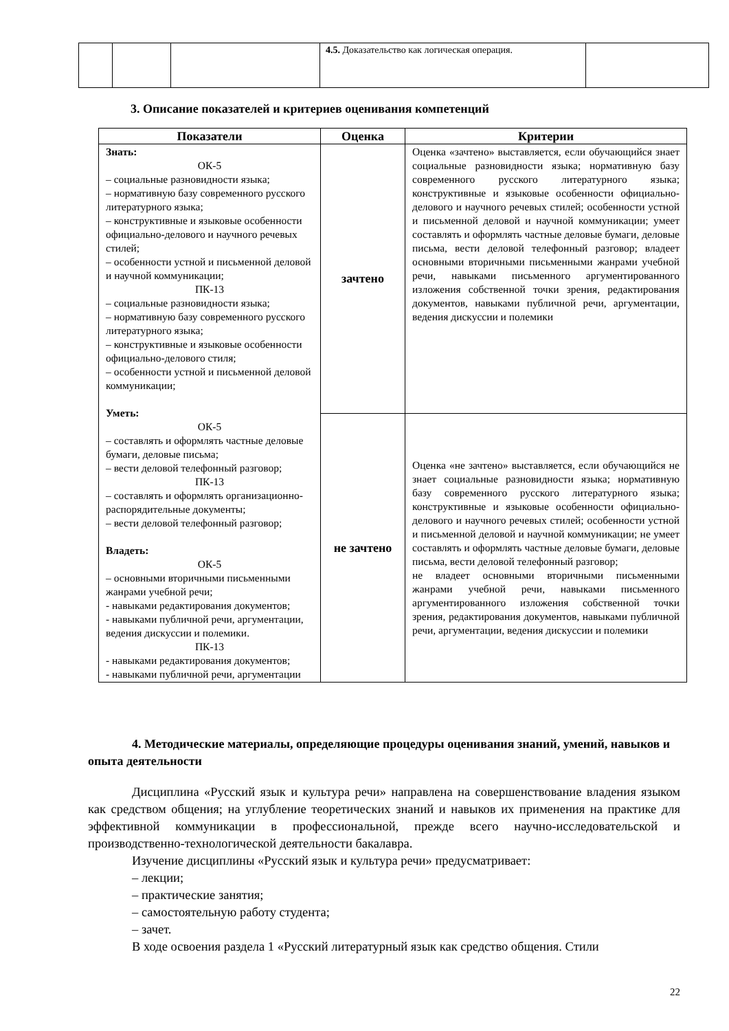| | | | 4.5. Доказательство как логическая операция. | |
3. Описание показателей и критериев оценивания компетенций
| Показатели | Оценка | Критерии |
| --- | --- | --- |
| Знать: ОК-5 – социальные разновидности языка; – нормативную базу современного русского литературного языка; – конструктивные и языковые особенности официально-делового и научного речевых стилей; – особенности устной и письменной деловой и научной коммуникации; ПК-13 – социальные разновидности языка; – нормативную базу современного русского литературного языка; – конструктивные и языковые особенности официально-делового стиля; – особенности устной и письменной деловой коммуникации; Уметь: ОК-5 – составлять и оформлять частные деловые бумаги, деловые письма; – вести деловой телефонный разговор; ПК-13 – составлять и оформлять организационно-распорядительные документы; – вести деловой телефонный разговор; Владеть: ОК-5 – основными вторичными письменными жанрами учебной речи; - навыками редактирования документов; - навыками публичной речи, аргументации, ведения дискуссии и полемики. ПК-13 - навыками редактирования документов; - навыками публичной речи, аргументации | зачтено | Оценка «зачтено» выставляется, если обучающийся знает социальные разновидности языка; нормативную базу современного русского литературного языка; конструктивные и языковые особенности официально-делового и научного речевых стилей; особенности устной и письменной деловой и научной коммуникации; умеет составлять и оформлять частные деловые бумаги, деловые письма, вести деловой телефонный разговор; владеет основными вторичными письменными жанрами учебной речи, навыками письменного аргументированного изложения собственной точки зрения, редактирования документов, навыками публичной речи, аргументации, ведения дискуссии и полемики |
| | не зачтено | Оценка «не зачтено» выставляется, если обучающийся не знает социальные разновидности языка; нормативную базу современного русского литературного языка; конструктивные и языковые особенности официально-делового и научного речевых стилей; особенности устной и письменной деловой и научной коммуникации; не умеет составлять и оформлять частные деловые бумаги, деловые письма, вести деловой телефонный разговор; не владеет основными вторичными письменными жанрами учебной речи, навыками письменного аргументированного изложения собственной точки зрения, редактирования документов, навыками публичной речи, аргументации, ведения дискуссии и полемики |
4. Методические материалы, определяющие процедуры оценивания знаний, умений, навыков и опыта деятельности
Дисциплина «Русский язык и культура речи» направлена на совершенствование владения языком как средством общения; на углубление теоретических знаний и навыков их применения на практике для эффективной коммуникации в профессиональной, прежде всего научно-исследовательской и производственно-технологической деятельности бакалавра.
Изучение дисциплины «Русский язык и культура речи» предусматривает:
– лекции;
– практические занятия;
– самостоятельную работу студента;
– зачет.
В ходе освоения раздела 1 «Русский литературный язык как средство общения. Стили
22